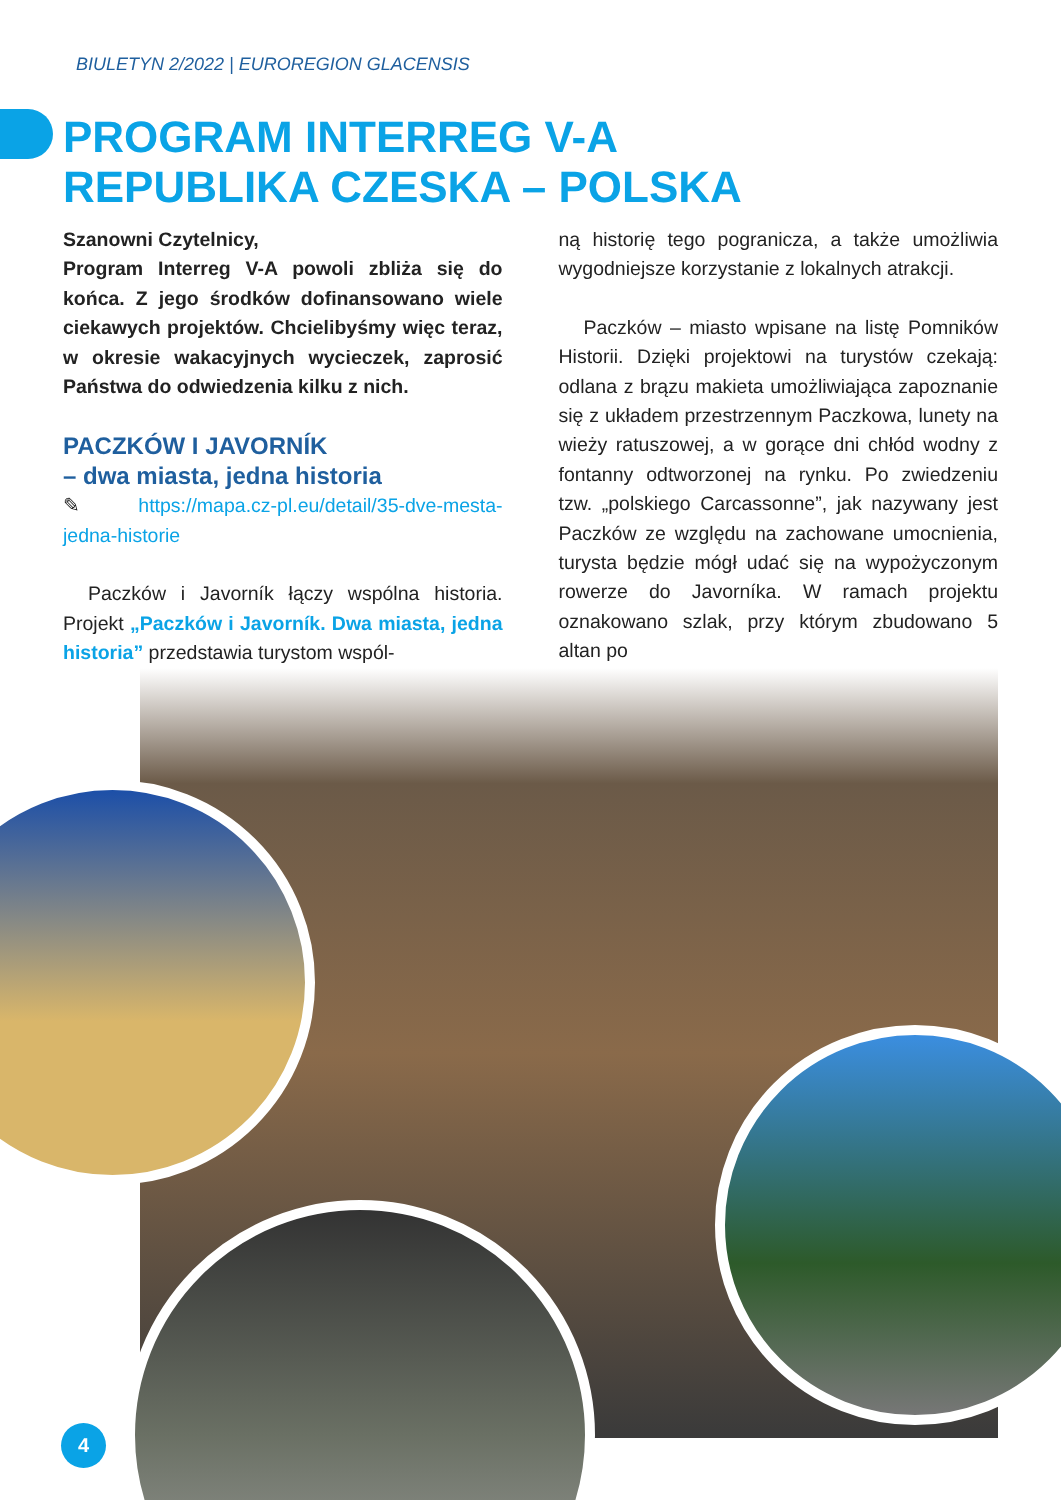BIULETYN 2/2022 | EUROREGION GLACENSIS
PROGRAM INTERREG V-A
REPUBLIKA CZESKA – POLSKA
Szanowni Czytelnicy,
Program Interreg V-A powoli zbliża się do końca. Z jego środków dofinansowano wiele ciekawych projektów. Chcielibyśmy więc teraz, w okresie wakacyjnych wycieczek, zaprosić Państwa do odwiedzenia kilku z nich.
PACZKÓW I JAVORNÍK
– dwa miasta, jedna historia
✎ https://mapa.cz-pl.eu/detail/35-dve-mesta-jedna-historie
Paczków i Javorník łączy wspólna historia. Projekt „Paczków i Javorník. Dwa miasta, jedna historia” przedstawia turystom wspól-
ną historię tego pogranicza, a także umożliwia wygodniejsze korzystanie z lokalnych atrakcji.
Paczków – miasto wpisane na listę Pomników Historii. Dzięki projektowi na turystów czekają: odlana z brązu makieta umożliwiająca zapoznanie się z układem przestrzennym Paczkowa, lunety na wieży ratuszowej, a w gorące dni chłód wodny z fontanny odtworzonej na rynku. Po zwiedzeniu tzw. „polskiego Carcassonne”, jak nazywany jest Paczków ze względu na zachowane umocnienia, turysta będzie mógł udać się na wypożyczonym rowerze do Javorníka. W ramach projektu oznakowano szlak, przy którym zbudowano 5 altan po
4